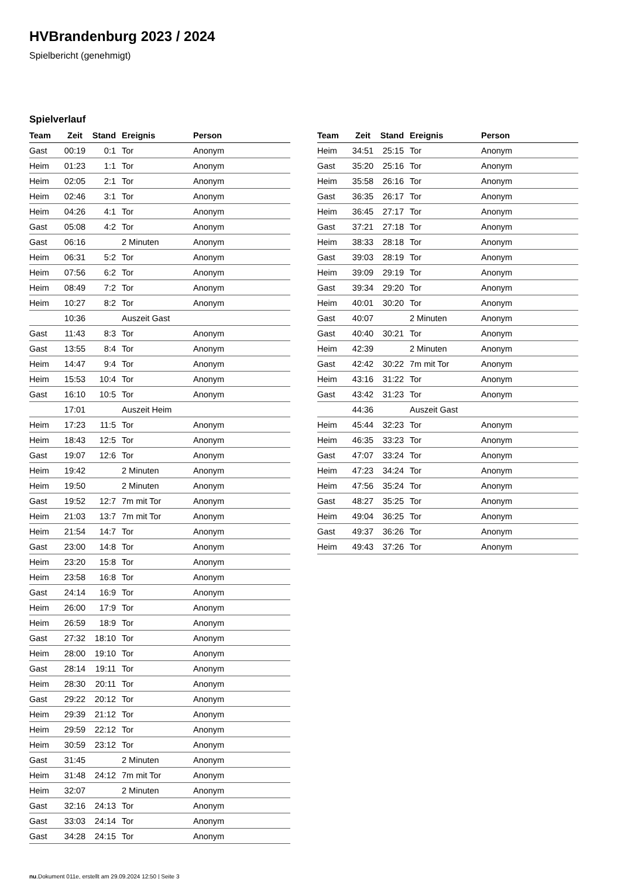HVBrandenburg 2023 / 2024
Spielbericht (genehmigt)
Spielverlauf
| Team | Zeit | Stand | Ereignis | Person |
| --- | --- | --- | --- | --- |
| Gast | 00:19 | 0:1 | Tor | Anonym |
| Heim | 01:23 | 1:1 | Tor | Anonym |
| Heim | 02:05 | 2:1 | Tor | Anonym |
| Heim | 02:46 | 3:1 | Tor | Anonym |
| Heim | 04:26 | 4:1 | Tor | Anonym |
| Gast | 05:08 | 4:2 | Tor | Anonym |
| Gast | 06:16 | | 2 Minuten | Anonym |
| Heim | 06:31 | 5:2 | Tor | Anonym |
| Heim | 07:56 | 6:2 | Tor | Anonym |
| Heim | 08:49 | 7:2 | Tor | Anonym |
| Heim | 10:27 | 8:2 | Tor | Anonym |
| | 10:36 | | Auszeit Gast | |
| Gast | 11:43 | 8:3 | Tor | Anonym |
| Gast | 13:55 | 8:4 | Tor | Anonym |
| Heim | 14:47 | 9:4 | Tor | Anonym |
| Heim | 15:53 | 10:4 | Tor | Anonym |
| Gast | 16:10 | 10:5 | Tor | Anonym |
| | 17:01 | | Auszeit Heim | |
| Heim | 17:23 | 11:5 | Tor | Anonym |
| Heim | 18:43 | 12:5 | Tor | Anonym |
| Gast | 19:07 | 12:6 | Tor | Anonym |
| Heim | 19:42 | | 2 Minuten | Anonym |
| Heim | 19:50 | | 2 Minuten | Anonym |
| Gast | 19:52 | 12:7 | 7m mit Tor | Anonym |
| Heim | 21:03 | 13:7 | 7m mit Tor | Anonym |
| Heim | 21:54 | 14:7 | Tor | Anonym |
| Gast | 23:00 | 14:8 | Tor | Anonym |
| Heim | 23:20 | 15:8 | Tor | Anonym |
| Heim | 23:58 | 16:8 | Tor | Anonym |
| Gast | 24:14 | 16:9 | Tor | Anonym |
| Heim | 26:00 | 17:9 | Tor | Anonym |
| Heim | 26:59 | 18:9 | Tor | Anonym |
| Gast | 27:32 | 18:10 | Tor | Anonym |
| Heim | 28:00 | 19:10 | Tor | Anonym |
| Gast | 28:14 | 19:11 | Tor | Anonym |
| Heim | 28:30 | 20:11 | Tor | Anonym |
| Gast | 29:22 | 20:12 | Tor | Anonym |
| Heim | 29:39 | 21:12 | Tor | Anonym |
| Heim | 29:59 | 22:12 | Tor | Anonym |
| Heim | 30:59 | 23:12 | Tor | Anonym |
| Gast | 31:45 | | 2 Minuten | Anonym |
| Heim | 31:48 | 24:12 | 7m mit Tor | Anonym |
| Heim | 32:07 | | 2 Minuten | Anonym |
| Gast | 32:16 | 24:13 | Tor | Anonym |
| Gast | 33:03 | 24:14 | Tor | Anonym |
| Gast | 34:28 | 24:15 | Tor | Anonym |
| Team | Zeit | Stand | Ereignis | Person |
| --- | --- | --- | --- | --- |
| Heim | 34:51 | 25:15 | Tor | Anonym |
| Gast | 35:20 | 25:16 | Tor | Anonym |
| Heim | 35:58 | 26:16 | Tor | Anonym |
| Gast | 36:35 | 26:17 | Tor | Anonym |
| Heim | 36:45 | 27:17 | Tor | Anonym |
| Gast | 37:21 | 27:18 | Tor | Anonym |
| Heim | 38:33 | 28:18 | Tor | Anonym |
| Gast | 39:03 | 28:19 | Tor | Anonym |
| Heim | 39:09 | 29:19 | Tor | Anonym |
| Gast | 39:34 | 29:20 | Tor | Anonym |
| Heim | 40:01 | 30:20 | Tor | Anonym |
| Gast | 40:07 | | 2 Minuten | Anonym |
| Gast | 40:40 | 30:21 | Tor | Anonym |
| Heim | 42:39 | | 2 Minuten | Anonym |
| Gast | 42:42 | 30:22 | 7m mit Tor | Anonym |
| Heim | 43:16 | 31:22 | Tor | Anonym |
| Gast | 43:42 | 31:23 | Tor | Anonym |
| | 44:36 | | Auszeit Gast | |
| Heim | 45:44 | 32:23 | Tor | Anonym |
| Heim | 46:35 | 33:23 | Tor | Anonym |
| Gast | 47:07 | 33:24 | Tor | Anonym |
| Heim | 47:23 | 34:24 | Tor | Anonym |
| Heim | 47:56 | 35:24 | Tor | Anonym |
| Gast | 48:27 | 35:25 | Tor | Anonym |
| Heim | 49:04 | 36:25 | Tor | Anonym |
| Gast | 49:37 | 36:26 | Tor | Anonym |
| Heim | 49:43 | 37:26 | Tor | Anonym |
nu.Dokument 011e, erstellt am 29.09.2024 12:50 | Seite 3